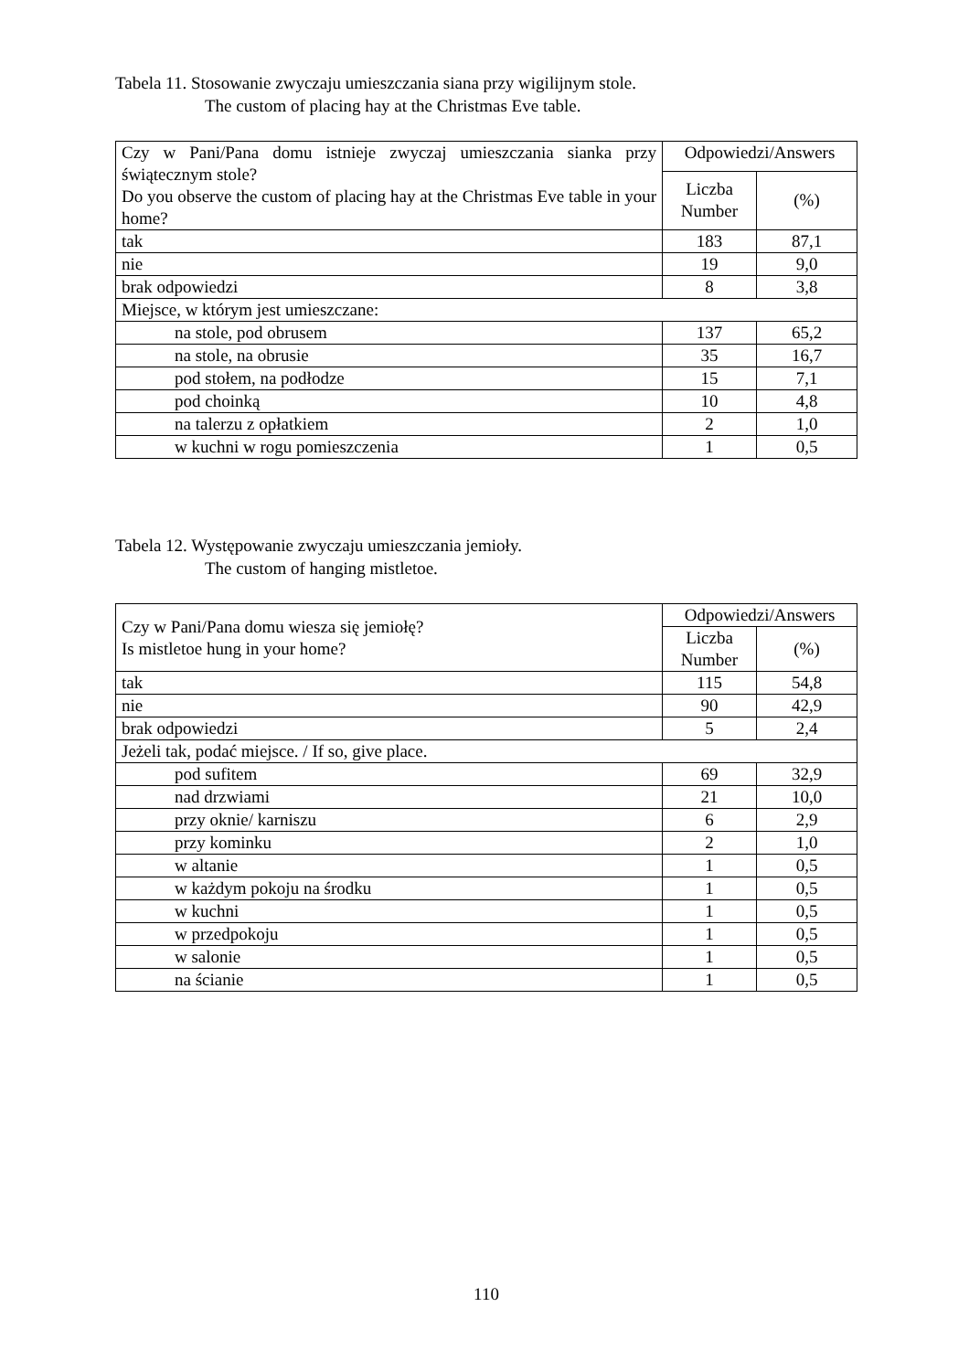Tabela 11. Stosowanie zwyczaju umieszczania siana przy wigilijnym stole.
The custom of placing hay at the Christmas Eve table.
| Czy w Pani/Pana domu istnieje zwyczaj umieszczania sianka przy świątecznym stole? Do you observe the custom of placing hay at the Christmas Eve table in your home? | Odpowiedzi/Answers | |
| | Liczba Number | (%) |
| tak | 183 | 87,1 |
| nie | 19 | 9,0 |
| brak odpowiedzi | 8 | 3,8 |
| Miejsce, w którym jest umieszczane: | | |
| na stole, pod obrusem | 137 | 65,2 |
| na stole, na obrusie | 35 | 16,7 |
| pod stołem, na podłodze | 15 | 7,1 |
| pod choinką | 10 | 4,8 |
| na talerzu z opłatkiem | 2 | 1,0 |
| w kuchni w rogu pomieszczenia | 1 | 0,5 |
Tabela 12. Występowanie zwyczaju umieszczania jemioły.
The custom of hanging mistletoe.
| Czy w Pani/Pana domu wiesza się jemiołę? Is mistletoe hung in your home? | Odpowiedzi/Answers | |
| | Liczba Number | (%) |
| tak | 115 | 54,8 |
| nie | 90 | 42,9 |
| brak odpowiedzi | 5 | 2,4 |
| Jeżeli tak, podać miejsce. / If so, give place. | | |
| pod sufitem | 69 | 32,9 |
| nad drzwiami | 21 | 10,0 |
| przy oknie/ karniszu | 6 | 2,9 |
| przy kominku | 2 | 1,0 |
| w altanie | 1 | 0,5 |
| w każdym pokoju na środku | 1 | 0,5 |
| w kuchni | 1 | 0,5 |
| w przedpokoju | 1 | 0,5 |
| w salonie | 1 | 0,5 |
| na ścianie | 1 | 0,5 |
110